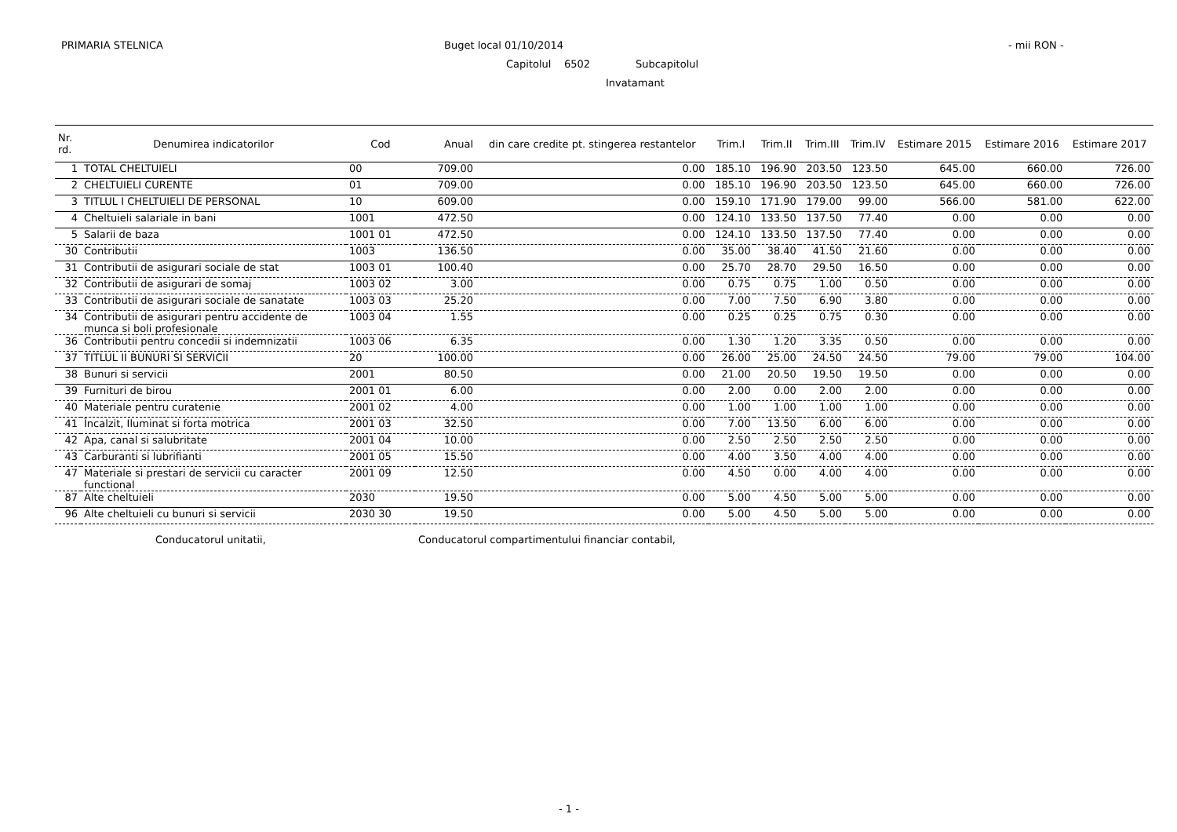PRIMARIA STELNICA Buget local 01/10/2014 - mii RON -
Capitolul 6502 Subcapitolul
Invatamant
| Nr. rd. | Denumirea indicatorilor | Cod | Anual | din care credite pt. stingerea restantelor | Trim.I | Trim.II | Trim.III | Trim.IV | Estimare 2015 | Estimare 2016 | Estimare 2017 |
| --- | --- | --- | --- | --- | --- | --- | --- | --- | --- | --- | --- |
| 1 | TOTAL CHELTUIELI | 00 | 709.00 | 0.00 | 185.10 | 196.90 | 203.50 | 123.50 | 645.00 | 660.00 | 726.00 |
| 2 | CHELTUIELI CURENTE | 01 | 709.00 | 0.00 | 185.10 | 196.90 | 203.50 | 123.50 | 645.00 | 660.00 | 726.00 |
| 3 | TITLUL I CHELTUIELI DE PERSONAL | 10 | 609.00 | 0.00 | 159.10 | 171.90 | 179.00 | 99.00 | 566.00 | 581.00 | 622.00 |
| 4 | Cheltuieli salariale in bani | 1001 | 472.50 | 0.00 | 124.10 | 133.50 | 137.50 | 77.40 | 0.00 | 0.00 | 0.00 |
| 5 | Salarii de baza | 1001 01 | 472.50 | 0.00 | 124.10 | 133.50 | 137.50 | 77.40 | 0.00 | 0.00 | 0.00 |
| 30 | Contributii | 1003 | 136.50 | 0.00 | 35.00 | 38.40 | 41.50 | 21.60 | 0.00 | 0.00 | 0.00 |
| 31 | Contributii de asigurari sociale de stat | 1003 01 | 100.40 | 0.00 | 25.70 | 28.70 | 29.50 | 16.50 | 0.00 | 0.00 | 0.00 |
| 32 | Contributii de asigurari de somaj | 1003 02 | 3.00 | 0.00 | 0.75 | 0.75 | 1.00 | 0.50 | 0.00 | 0.00 | 0.00 |
| 33 | Contributii de asigurari sociale de sanatate | 1003 03 | 25.20 | 0.00 | 7.00 | 7.50 | 6.90 | 3.80 | 0.00 | 0.00 | 0.00 |
| 34 | Contributii de asigurari pentru accidente de munca si boli profesionale | 1003 04 | 1.55 | 0.00 | 0.25 | 0.25 | 0.75 | 0.30 | 0.00 | 0.00 | 0.00 |
| 36 | Contributii pentru concedii si indemnizatii | 1003 06 | 6.35 | 0.00 | 1.30 | 1.20 | 3.35 | 0.50 | 0.00 | 0.00 | 0.00 |
| 37 | TITLUL II BUNURI SI SERVICII | 20 | 100.00 | 0.00 | 26.00 | 25.00 | 24.50 | 24.50 | 79.00 | 79.00 | 104.00 |
| 38 | Bunuri si servicii | 2001 | 80.50 | 0.00 | 21.00 | 20.50 | 19.50 | 19.50 | 0.00 | 0.00 | 0.00 |
| 39 | Furnituri de birou | 2001 01 | 6.00 | 0.00 | 2.00 | 0.00 | 2.00 | 2.00 | 0.00 | 0.00 | 0.00 |
| 40 | Materiale pentru curatenie | 2001 02 | 4.00 | 0.00 | 1.00 | 1.00 | 1.00 | 1.00 | 0.00 | 0.00 | 0.00 |
| 41 | Încalzit, Iluminat si forta motrica | 2001 03 | 32.50 | 0.00 | 7.00 | 13.50 | 6.00 | 6.00 | 0.00 | 0.00 | 0.00 |
| 42 | Apa, canal si salubritate | 2001 04 | 10.00 | 0.00 | 2.50 | 2.50 | 2.50 | 2.50 | 0.00 | 0.00 | 0.00 |
| 43 | Carburanti si lubrifianti | 2001 05 | 15.50 | 0.00 | 4.00 | 3.50 | 4.00 | 4.00 | 0.00 | 0.00 | 0.00 |
| 47 | Materiale si prestari de servicii cu caracter functional | 2001 09 | 12.50 | 0.00 | 4.50 | 0.00 | 4.00 | 4.00 | 0.00 | 0.00 | 0.00 |
| 87 | Alte cheltuieli | 2030 | 19.50 | 0.00 | 5.00 | 4.50 | 5.00 | 5.00 | 0.00 | 0.00 | 0.00 |
| 96 | Alte cheltuieli cu bunuri si servicii | 2030 30 | 19.50 | 0.00 | 5.00 | 4.50 | 5.00 | 5.00 | 0.00 | 0.00 | 0.00 |
Conducatorul unitatii,
Conducatorul compartimentului financiar contabil,
- 1 -